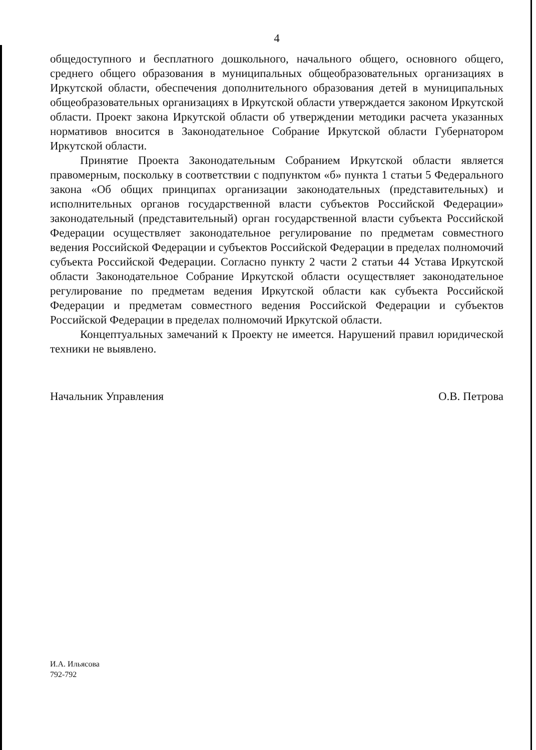4
общедоступного и бесплатного дошкольного, начального общего, основного общего, среднего общего образования в муниципальных общеобразовательных организациях в Иркутской области, обеспечения дополнительного образования детей в муниципальных общеобразовательных организациях в Иркутской области утверждается законом Иркутской области. Проект закона Иркутской области об утверждении методики расчета указанных нормативов вносится в Законодательное Собрание Иркутской области Губернатором Иркутской области.
Принятие Проекта Законодательным Собранием Иркутской области является правомерным, поскольку в соответствии с подпунктом «б» пункта 1 статьи 5 Федерального закона «Об общих принципах организации законодательных (представительных) и исполнительных органов государственной власти субъектов Российской Федерации» законодательный (представительный) орган государственной власти субъекта Российской Федерации осуществляет законодательное регулирование по предметам совместного ведения Российской Федерации и субъектов Российской Федерации в пределах полномочий субъекта Российской Федерации. Согласно пункту 2 части 2 статьи 44 Устава Иркутской области Законодательное Собрание Иркутской области осуществляет законодательное регулирование по предметам ведения Иркутской области как субъекта Российской Федерации и предметам совместного ведения Российской Федерации и субъектов Российской Федерации в пределах полномочий Иркутской области.
Концептуальных замечаний к Проекту не имеется. Нарушений правил юридической техники не выявлено.
Начальник Управления О.В. Петрова
И.А. Ильясова
792-792